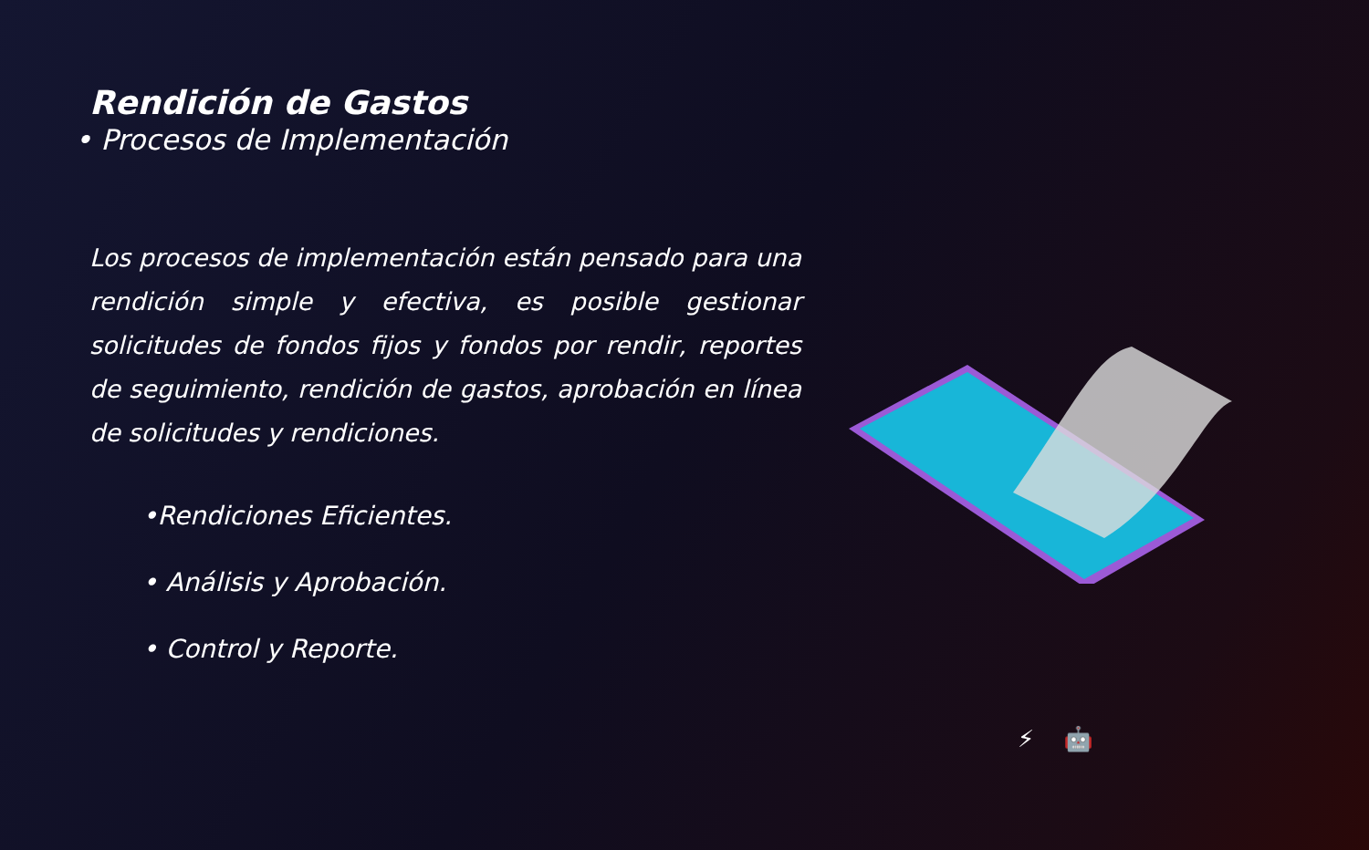Rendición de Gastos
• Procesos de Implementación
Los procesos de implementación están pensado para una rendición simple y efectiva, es posible gestionar solicitudes de fondos fijos y fondos por rendir, reportes de seguimiento, rendición de gastos, aprobación en línea de solicitudes y rendiciones.
•Rendiciones Eficientes.
• Análisis y Aprobación.
• Control y Reporte.
⚡ 🤖